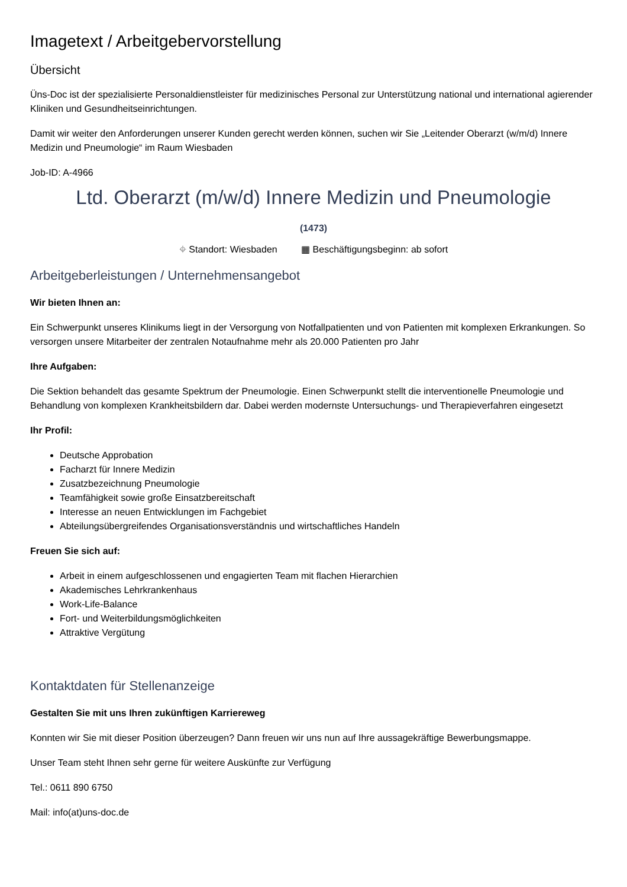Imagetext / Arbeitgebervorstellung
Übersicht
Üns-Doc ist der spezialisierte Personaldienstleister für medizinisches Personal zur Unterstützung national und international agierender Kliniken und Gesundheitseinrichtungen.
Damit wir weiter den Anforderungen unserer Kunden gerecht werden können, suchen wir Sie „Leitender Oberarzt (w/m/d) Innere Medizin und Pneumologie“ im Raum Wiesbaden
Job-ID: A-4966
Ltd. Oberarzt (m/w/d) Innere Medizin und Pneumologie
(1473)
⌖ Standort: Wiesbaden ▦ Beschäftigungsbeginn: ab sofort
Arbeitgeberleistungen / Unternehmensangebot
Wir bieten Ihnen an:
Ein Schwerpunkt unseres Klinikums liegt in der Versorgung von Notfallpatienten und von Patienten mit komplexen Erkrankungen. So versorgen unsere Mitarbeiter der zentralen Notaufnahme mehr als 20.000 Patienten pro Jahr
Ihre Aufgaben:
Die Sektion behandelt das gesamte Spektrum der Pneumologie. Einen Schwerpunkt stellt die interventionelle Pneumologie und Behandlung von komplexen Krankheitsbildern dar. Dabei werden modernste Untersuchungs- und Therapieverfahren eingesetzt
Ihr Profil:
Deutsche Approbation
Facharzt für Innere Medizin
Zusatzbezeichnung Pneumologie
Teamfähigkeit sowie große Einsatzbereitschaft
Interesse an neuen Entwicklungen im Fachgebiet
Abteilungsübergreifendes Organisationsverständnis und wirtschaftliches Handeln
Freuen Sie sich auf:
Arbeit in einem aufgeschlossenen und engagierten Team mit flachen Hierarchien
Akademisches Lehrkrankenhaus
Work-Life-Balance
Fort- und Weiterbildungsmöglichkeiten
Attraktive Vergütung
Kontaktdaten für Stellenanzeige
Gestalten Sie mit uns Ihren zukünftigen Karriereweg
Konnten wir Sie mit dieser Position überzeugen? Dann freuen wir uns nun auf Ihre aussagekräftige Bewerbungsmappe.
Unser Team steht Ihnen sehr gerne für weitere Auskünfte zur Verfügung
Tel.: 0611 890 6750
Mail: info(at)uns-doc.de